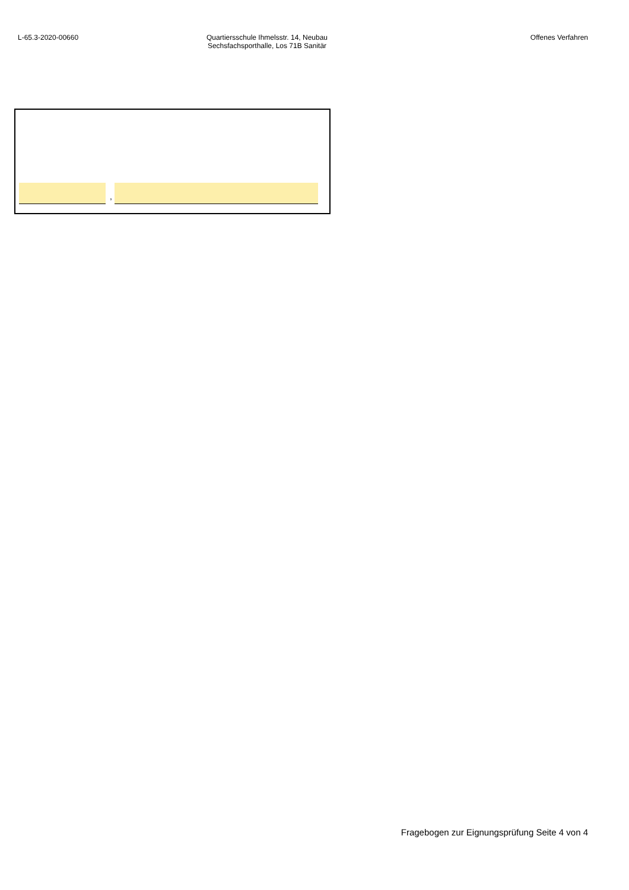L-65.3-2020-00660 Quartiersschule Ihmelsstr. 14, Neubau
Sechsfachsporthalle, Los 71B Sanitär
Offenes Verfahren
,
Fragebogen zur Eignungsprüfung Seite 4 von 4